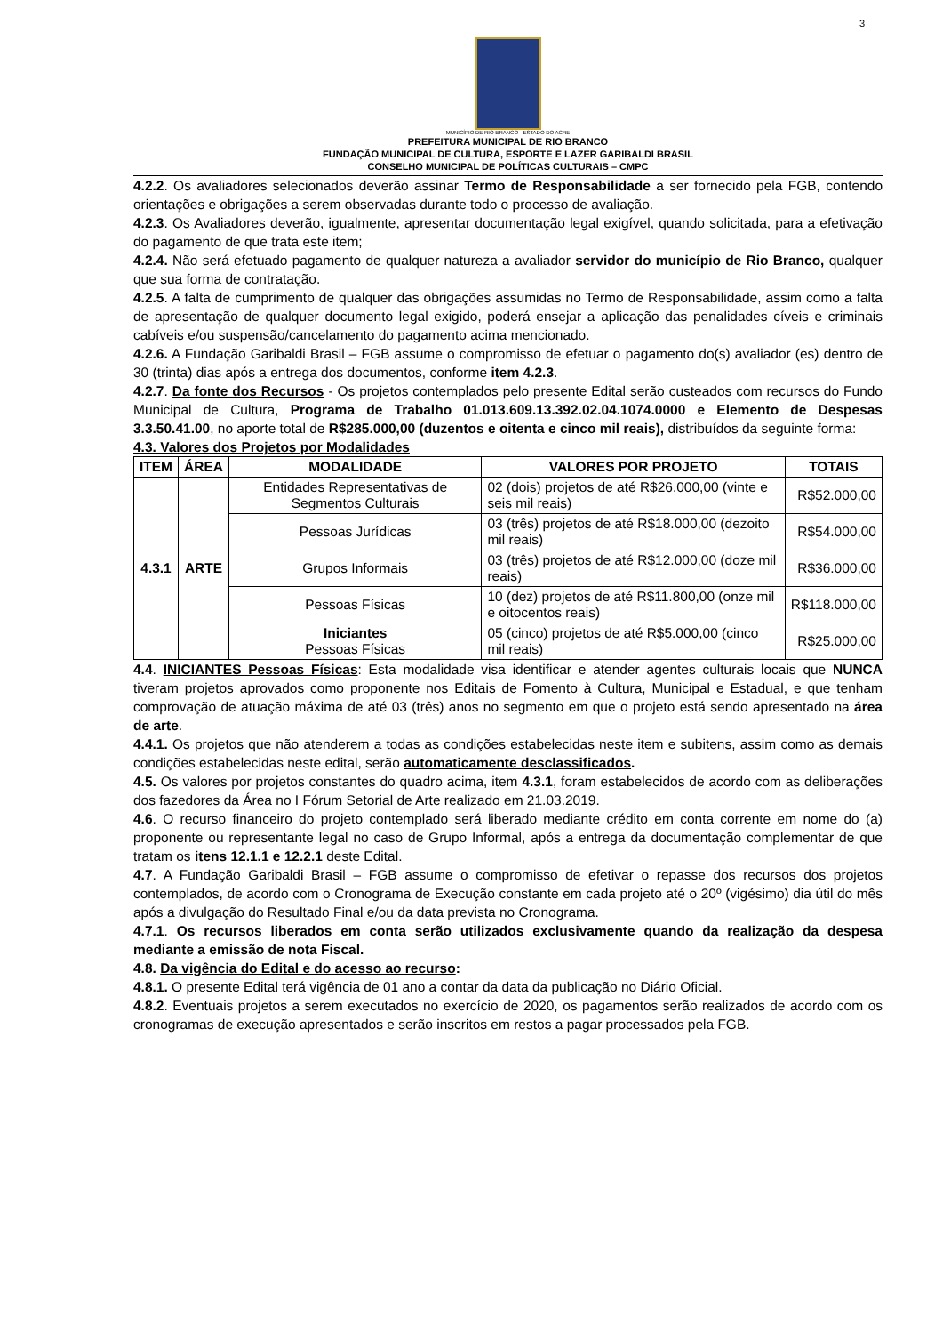3
MUNICÍPIO DE RIO BRANCO · ESTADO DO ACRE
PREFEITURA MUNICIPAL DE RIO BRANCO
FUNDAÇÃO MUNICIPAL DE CULTURA, ESPORTE E LAZER GARIBALDI BRASIL
CONSELHO MUNICIPAL DE POLÍTICAS CULTURAIS – CMPC
4.2.2. Os avaliadores selecionados deverão assinar Termo de Responsabilidade a ser fornecido pela FGB, contendo orientações e obrigações a serem observadas durante todo o processo de avaliação.
4.2.3. Os Avaliadores deverão, igualmente, apresentar documentação legal exigível, quando solicitada, para a efetivação do pagamento de que trata este item;
4.2.4. Não será efetuado pagamento de qualquer natureza a avaliador servidor do município de Rio Branco, qualquer que sua forma de contratação.
4.2.5. A falta de cumprimento de qualquer das obrigações assumidas no Termo de Responsabilidade, assim como a falta de apresentação de qualquer documento legal exigido, poderá ensejar a aplicação das penalidades cíveis e criminais cabíveis e/ou suspensão/cancelamento do pagamento acima mencionado.
4.2.6. A Fundação Garibaldi Brasil – FGB assume o compromisso de efetuar o pagamento do(s) avaliador (es) dentro de 30 (trinta) dias após a entrega dos documentos, conforme item 4.2.3.
4.2.7. Da fonte dos Recursos - Os projetos contemplados pelo presente Edital serão custeados com recursos do Fundo Municipal de Cultura, Programa de Trabalho 01.013.609.13.392.02.04.1074.0000 e Elemento de Despesas 3.3.50.41.00, no aporte total de R$285.000,00 (duzentos e oitenta e cinco mil reais), distribuídos da seguinte forma:
4.3. Valores dos Projetos por Modalidades
| ITEM | ÁREA | MODALIDADE | VALORES POR PROJETO | TOTAIS |
| --- | --- | --- | --- | --- |
| 4.3.1 | ARTE | Entidades Representativas de Segmentos Culturais | 02 (dois) projetos de até R$26.000,00 (vinte e seis mil reais) | R$52.000,00 |
| | | Pessoas Jurídicas | 03 (três) projetos de até R$18.000,00 (dezoito mil reais) | R$54.000,00 |
| | | Grupos Informais | 03 (três) projetos de até R$12.000,00 (doze mil reais) | R$36.000,00 |
| | | Pessoas Físicas | 10 (dez) projetos de até R$11.800,00 (onze mil e oitocentos reais) | R$118.000,00 |
| | | Iniciantes Pessoas Físicas | 05 (cinco) projetos de até R$5.000,00 (cinco mil reais) | R$25.000,00 |
4.4. INICIANTES Pessoas Físicas: Esta modalidade visa identificar e atender agentes culturais locais que NUNCA tiveram projetos aprovados como proponente nos Editais de Fomento à Cultura, Municipal e Estadual, e que tenham comprovação de atuação máxima de até 03 (três) anos no segmento em que o projeto está sendo apresentado na área de arte.
4.4.1. Os projetos que não atenderem a todas as condições estabelecidas neste item e subitens, assim como as demais condições estabelecidas neste edital, serão automaticamente desclassificados.
4.5. Os valores por projetos constantes do quadro acima, item 4.3.1, foram estabelecidos de acordo com as deliberações dos fazedores da Área no I Fórum Setorial de Arte realizado em 21.03.2019.
4.6. O recurso financeiro do projeto contemplado será liberado mediante crédito em conta corrente em nome do (a) proponente ou representante legal no caso de Grupo Informal, após a entrega da documentação complementar de que tratam os itens 12.1.1 e 12.2.1 deste Edital.
4.7. A Fundação Garibaldi Brasil – FGB assume o compromisso de efetivar o repasse dos recursos dos projetos contemplados, de acordo com o Cronograma de Execução constante em cada projeto até o 20º (vigésimo) dia útil do mês após a divulgação do Resultado Final e/ou da data prevista no Cronograma.
4.7.1. Os recursos liberados em conta serão utilizados exclusivamente quando da realização da despesa mediante a emissão de nota Fiscal.
4.8. Da vigência do Edital e do acesso ao recurso:
4.8.1. O presente Edital terá vigência de 01 ano a contar da data da publicação no Diário Oficial.
4.8.2. Eventuais projetos a serem executados no exercício de 2020, os pagamentos serão realizados de acordo com os cronogramas de execução apresentados e serão inscritos em restos a pagar processados pela FGB.